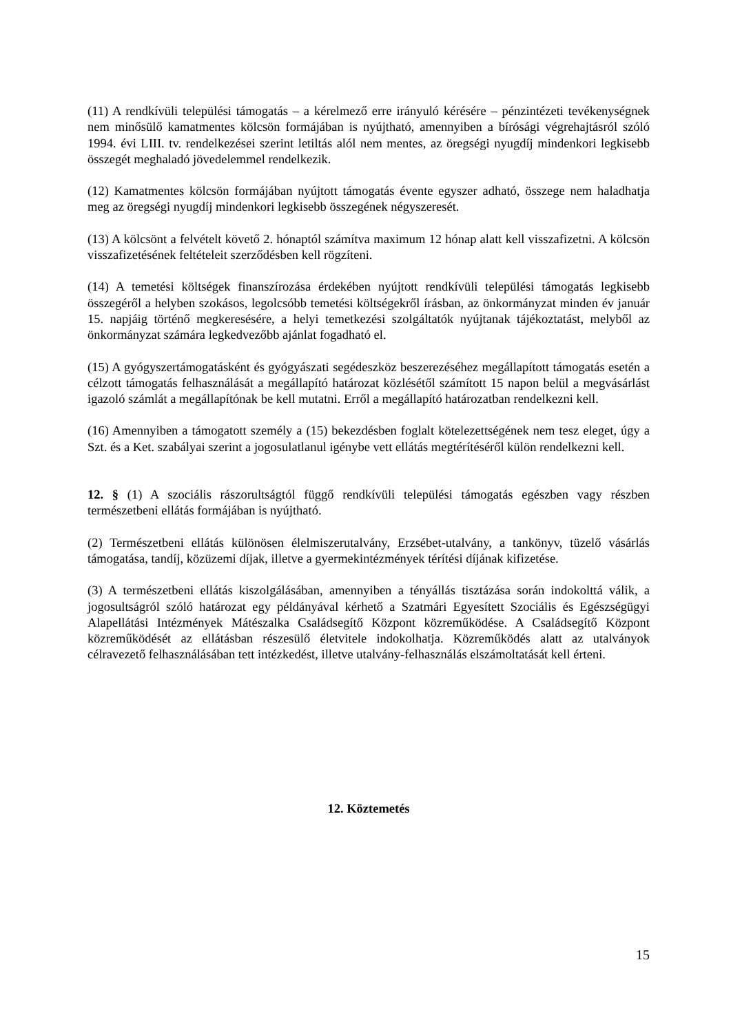(11) A rendkívüli települési támogatás – a kérelmező erre irányuló kérésére – pénzintézeti tevékenységnek nem minősülő kamatmentes kölcsön formájában is nyújtható, amennyiben a bírósági végrehajtásról szóló 1994. évi LIII. tv. rendelkezései szerint letiltás alól nem mentes, az öregségi nyugdíj mindenkori legkisebb összegét meghaladó jövedelemmel rendelkezik.
(12) Kamatmentes kölcsön formájában nyújtott támogatás évente egyszer adható, összege nem haladhatja meg az öregségi nyugdíj mindenkori legkisebb összegének négyszeresét.
(13) A kölcsönt a felvételt követő 2. hónaptól számítva maximum 12 hónap alatt kell visszafizetni. A kölcsön visszafizetésének feltételeit szerződésben kell rögzíteni.
(14) A temetési költségek finanszírozása érdekében nyújtott rendkívüli települési támogatás legkisebb összegéről a helyben szokásos, legolcsóbb temetési költségekről írásban, az önkormányzat minden év január 15. napjáig történő megkeresésére, a helyi temetkezési szolgáltatók nyújtanak tájékoztatást, melyből az önkormányzat számára legkedvezőbb ajánlat fogadható el.
(15) A gyógyszertámogatásként és gyógyászati segédeszköz beszerezéséhez megállapított támogatás esetén a célzott támogatás felhasználását a megállapító határozat közlésétől számított 15 napon belül a megvásárlást igazoló számlát a megállapítónak be kell mutatni. Erről a megállapító határozatban rendelkezni kell.
(16) Amennyiben a támogatott személy a (15) bekezdésben foglalt kötelezettségének nem tesz eleget, úgy a Szt. és a Ket. szabályai szerint a jogosulatlanul igénybe vett ellátás megtérítéséről külön rendelkezni kell.
12. § (1) A szociális rászorultságtól függő rendkívüli települési támogatás egészben vagy részben természetbeni ellátás formájában is nyújtható.
(2) Természetbeni ellátás különösen élelmiszerutalvány, Erzsébet-utalvány, a tankönyv, tüzelő vásárlás támogatása, tandíj, közüzemi díjak, illetve a gyermekintézmények térítési díjának kifizetése.
(3) A természetbeni ellátás kiszolgálásában, amennyiben a tényállás tisztázása során indokolttá válik, a jogosultságról szóló határozat egy példányával kérhető a Szatmári Egyesített Szociális és Egészségügyi Alapellátási Intézmények Mátészalka Családsegítő Központ közreműködése. A Családsegítő Központ közreműködését az ellátásban részesülő életvitele indokolhatja. Közreműködés alatt az utalványok célravezető felhasználásában tett intézkedést, illetve utalvány-felhasználás elszámoltatását kell érteni.
12. Köztemetés
15